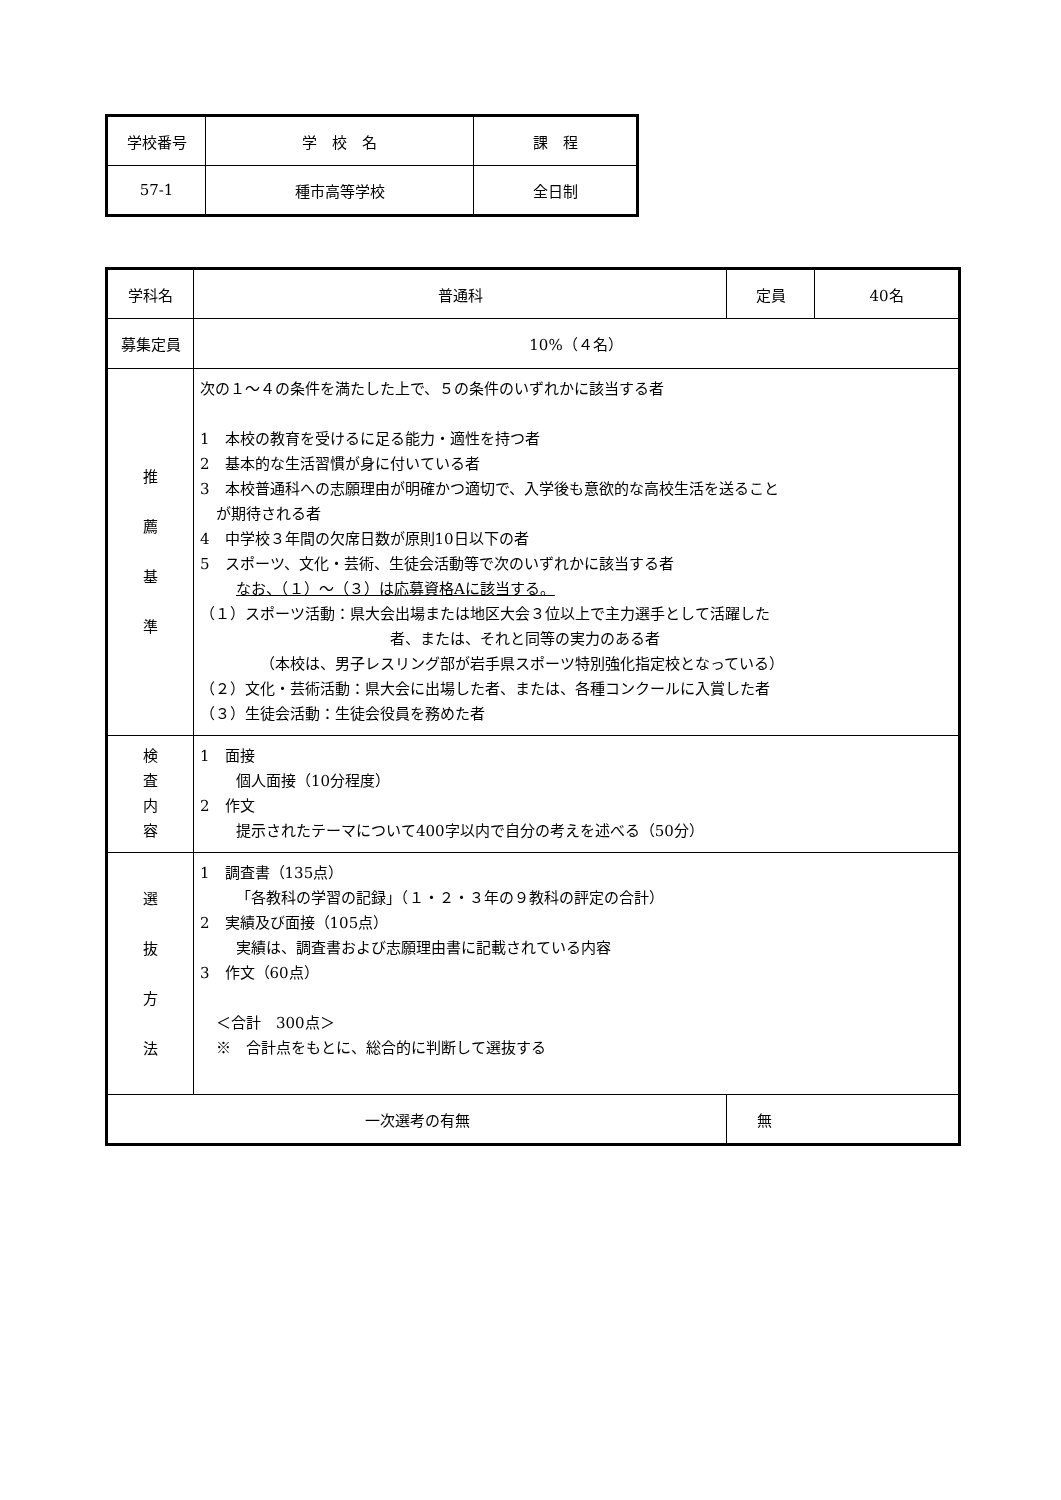| 学校番号 | 学 校 名 | 課 程 |
| 57-1 | 種市高等学校 | 全日制 |
| 学科名 | 普通科 | | 定員 | 40名 |
| 募集定員 | 10%（４名） | | | |
| 推 薦 基 準 | 次の１～４の条件を満たした上で、５の条件のいずれかに該当する者 1 本校の教育を受けるに足る能力・適性を持つ者 2 基本的な生活習慣が身に付いている者 3 本校普通科への志願理由が明確かつ適切で、入学後も意欲的な高校生活を送ること が期待される者 4 中学校３年間の欠席日数が原則10日以下の者 5 スポーツ、文化・芸術、生徒会活動等で次のいずれかに該当する者 なお、（１）～（３）は応募資格Aに該当する。 （１）スポーツ活動：県大会出場または地区大会３位以上で主力選手として活躍した 者、または、それと同等の実力のある者 （本校は、男子レスリング部が岩手県スポーツ特別強化指定校となっている） （２）文化・芸術活動：県大会に出場した者、または、各種コンクールに入賞した者 （３）生徒会活動：生徒会役員を務めた者 | | | |
| 検 査 内 容 | 1 面接 個人面接（10分程度） 2 作文 提示されたテーマについて400字以内で自分の考えを述べる（50分） | | | |
| 選 抜 方 法 | 1 調査書（135点） 「各教科の学習の記録」（１・２・３年の９教科の評定の合計） 2 実績及び面接（105点） 実績は、調査書および志願理由書に記載されている内容 3 作文（60点） ＜合計 300点＞ ※ 合計点をもとに、総合的に判断して選抜する | | | |
| 一次選考の有無 | | 無 | | |